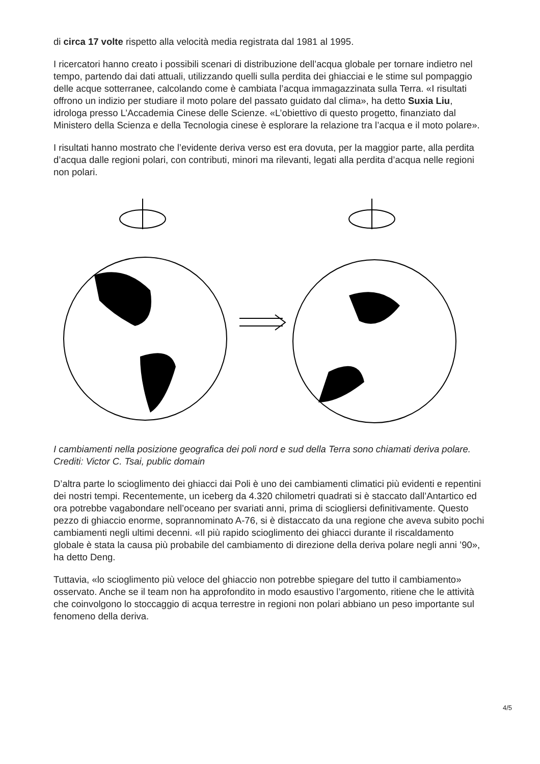di circa 17 volte rispetto alla velocità media registrata dal 1981 al 1995.
I ricercatori hanno creato i possibili scenari di distribuzione dell’acqua globale per tornare indietro nel tempo, partendo dai dati attuali, utilizzando quelli sulla perdita dei ghiacciai e le stime sul pompaggio delle acque sotterranee, calcolando come è cambiata l’acqua immagazzinata sulla Terra. «I risultati offrono un indizio per studiare il moto polare del passato guidato dal clima», ha detto Suxia Liu, idrologa presso L’Accademia Cinese delle Scienze. «L’obiettivo di questo progetto, finanziato dal Ministero della Scienza e della Tecnologia cinese è esplorare la relazione tra l’acqua e il moto polare».
I risultati hanno mostrato che l’evidente deriva verso est era dovuta, per la maggior parte, alla perdita d’acqua dalle regioni polari, con contributi, minori ma rilevanti, legati alla perdita d’acqua nelle regioni non polari.
I cambiamenti nella posizione geografica dei poli nord e sud della Terra sono chiamati deriva polare. Crediti: Victor C. Tsai, public domain
D’altra parte lo scioglimento dei ghiacci dai Poli è uno dei cambiamenti climatici più evidenti e repentini dei nostri tempi. Recentemente, un iceberg da 4.320 chilometri quadrati si è staccato dall’Antartico ed ora potrebbe vagabondare nell’oceano per svariati anni, prima di sciogliersi definitivamente. Questo pezzo di ghiaccio enorme, soprannominato A-76, si è distaccato da una regione che aveva subito pochi cambiamenti negli ultimi decenni. «Il più rapido scioglimento dei ghiacci durante il riscaldamento globale è stata la causa più probabile del cambiamento di direzione della deriva polare negli anni ’90», ha detto Deng.
Tuttavia, «lo scioglimento più veloce del ghiaccio non potrebbe spiegare del tutto il cambiamento» osservato. Anche se il team non ha approfondito in modo esaustivo l’argomento, ritiene che le attività che coinvolgono lo stoccaggio di acqua terrestre in regioni non polari abbiano un peso importante sul fenomeno della deriva.
4/5